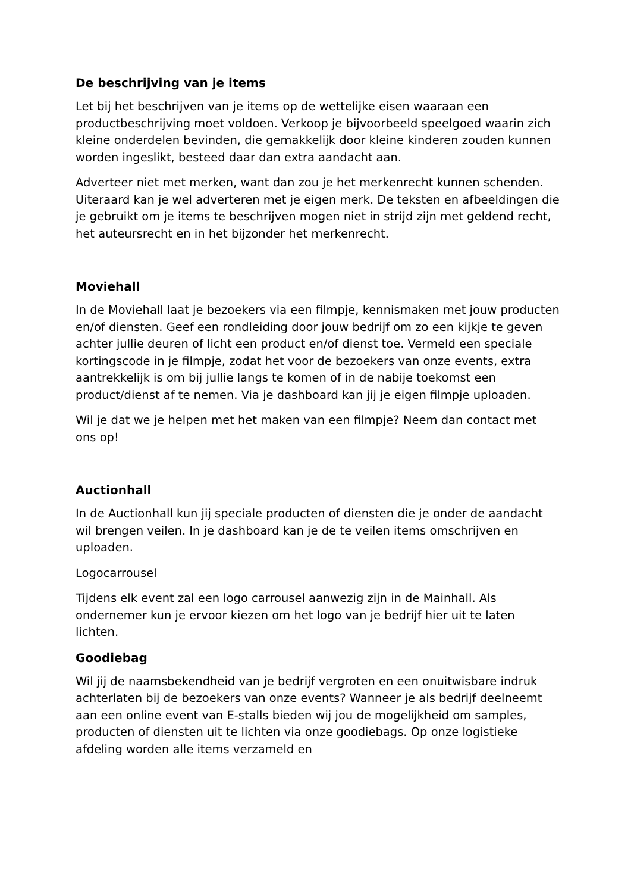De beschrijving van je items
Let bij het beschrijven van je items op de wettelijke eisen waaraan een productbeschrijving moet voldoen. Verkoop je bijvoorbeeld speelgoed waarin zich kleine onderdelen bevinden, die gemakkelijk door kleine kinderen zouden kunnen worden ingeslikt, besteed daar dan extra aandacht aan.
Adverteer niet met merken, want dan zou je het merkenrecht kunnen schenden. Uiteraard kan je wel adverteren met je eigen merk. De teksten en afbeeldingen die je gebruikt om je items te beschrijven mogen niet in strijd zijn met geldend recht, het auteursrecht en in het bijzonder het merkenrecht.
Moviehall
In de Moviehall laat je bezoekers via een filmpje, kennismaken met jouw producten en/of diensten. Geef een rondleiding door jouw bedrijf om zo een kijkje te geven achter jullie deuren of licht een product en/of dienst toe. Vermeld een speciale kortingscode in je filmpje, zodat het voor de bezoekers van onze events, extra aantrekkelijk is om bij jullie langs te komen of in de nabije toekomst een product/dienst af te nemen. Via je dashboard kan jij je eigen filmpje uploaden.
Wil je dat we je helpen met het maken van een filmpje? Neem dan contact met ons op!
Auctionhall
In de Auctionhall kun jij speciale producten of diensten die je onder de aandacht wil brengen veilen. In je dashboard kan je de te veilen items omschrijven en uploaden.
Logocarrousel
Tijdens elk event zal een logo carrousel aanwezig zijn in de Mainhall. Als ondernemer kun je ervoor kiezen om het logo van je bedrijf hier uit te laten lichten.
Goodiebag
Wil jij de naamsbekendheid van je bedrijf vergroten en een onuitwisbare indruk achterlaten bij de bezoekers van onze events? Wanneer je als bedrijf deelneemt aan een online event van E-stalls bieden wij jou de mogelijkheid om samples, producten of diensten uit te lichten via onze goodiebags. Op onze logistieke afdeling worden alle items verzameld en